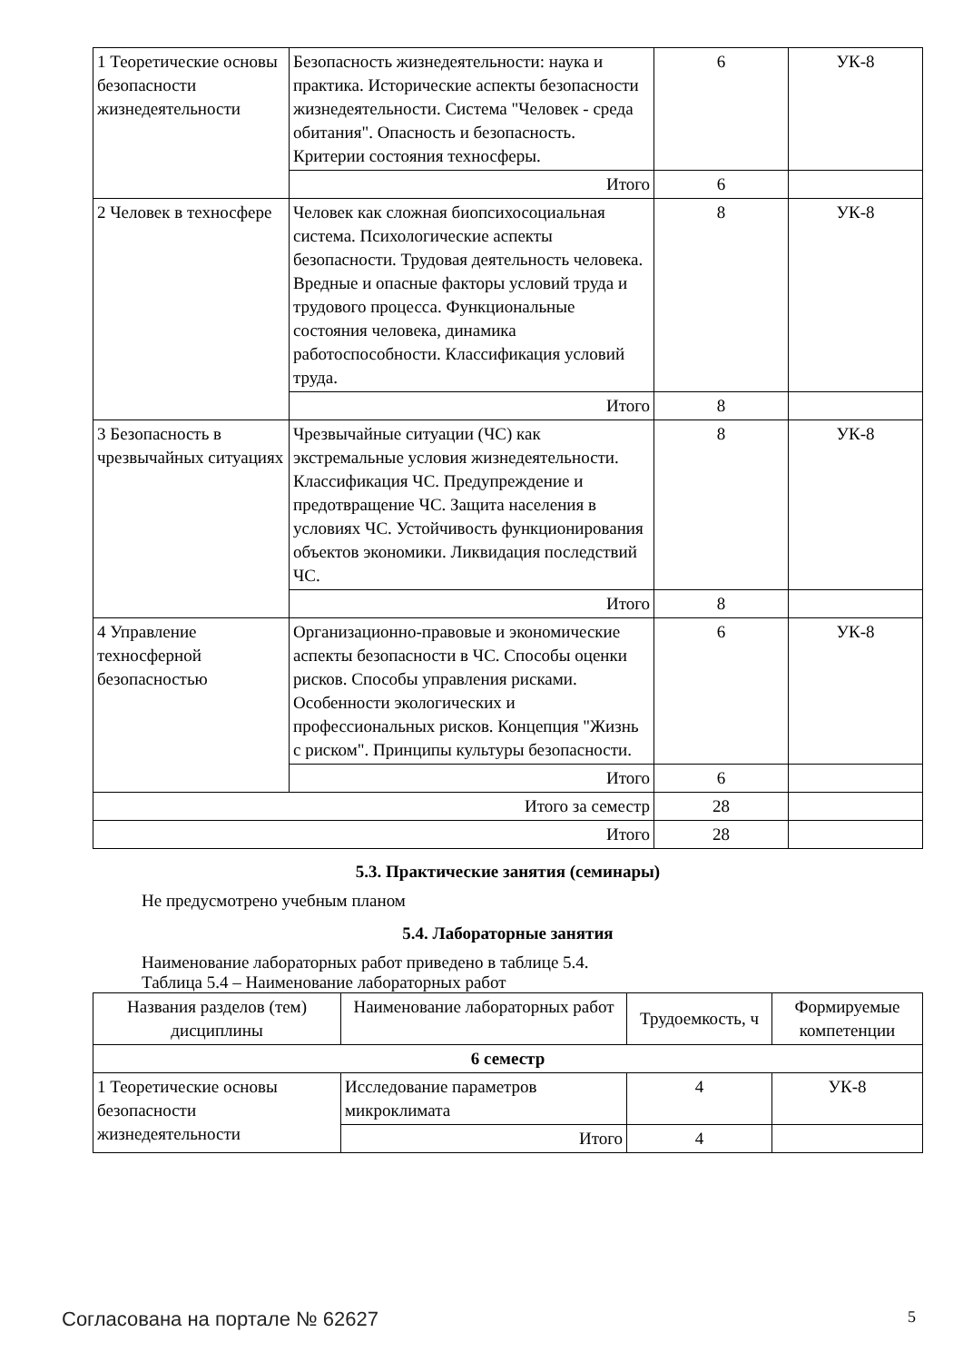| 1 Теоретические основы безопасности жизнедеятельности | Безопасность жизнедеятельности: наука и практика. Исторические аспекты безопасности жизнедеятельности. Система "Человек - среда обитания". Опасность и безопасность. Критерии состояния техносферы. | 6 | УК-8 |
| | Итого | 6 | |
| 2 Человек в техносфере | Человек как сложная биопсихосоциальная система. Психологические аспекты безопасности. Трудовая деятельность человека. Вредные и опасные факторы условий труда и трудового процесса. Функциональные состояния человека, динамика работоспособности. Классификация условий труда. | 8 | УК-8 |
| | Итого | 8 | |
| 3 Безопасность в чрезвычайных ситуациях | Чрезвычайные ситуации (ЧС) как экстремальные условия жизнедеятельности. Классификация ЧС. Предупреждение и предотвращение ЧС. Защита населения в условиях ЧС. Устойчивость функционирования объектов экономики. Ликвидация последствий ЧС. | 8 | УК-8 |
| | Итого | 8 | |
| 4 Управление техносферной безопасностью | Организационно-правовые и экономические аспекты безопасности в ЧС. Способы оценки рисков. Способы управления рисками. Особенности экологических и профессиональных рисков. Концепция "Жизнь с риском". Принципы культуры безопасности. | 6 | УК-8 |
| | Итого | 6 | |
| Итого за семестр | | 28 | |
| Итого | | 28 | |
5.3. Практические занятия (семинары)
Не предусмотрено учебным планом
5.4. Лабораторные занятия
Наименование лабораторных работ приведено в таблице 5.4.
Таблица 5.4 – Наименование лабораторных работ
| Названия разделов (тем) дисциплины | Наименование лабораторных работ | Трудоемкость, ч | Формируемые компетенции |
| --- | --- | --- | --- |
| 6 семестр | | | |
| 1 Теоретические основы безопасности жизнедеятельности | Исследование параметров микроклимата | 4 | УК-8 |
| | Итого | 4 | |
Согласована на портале № 62627 5